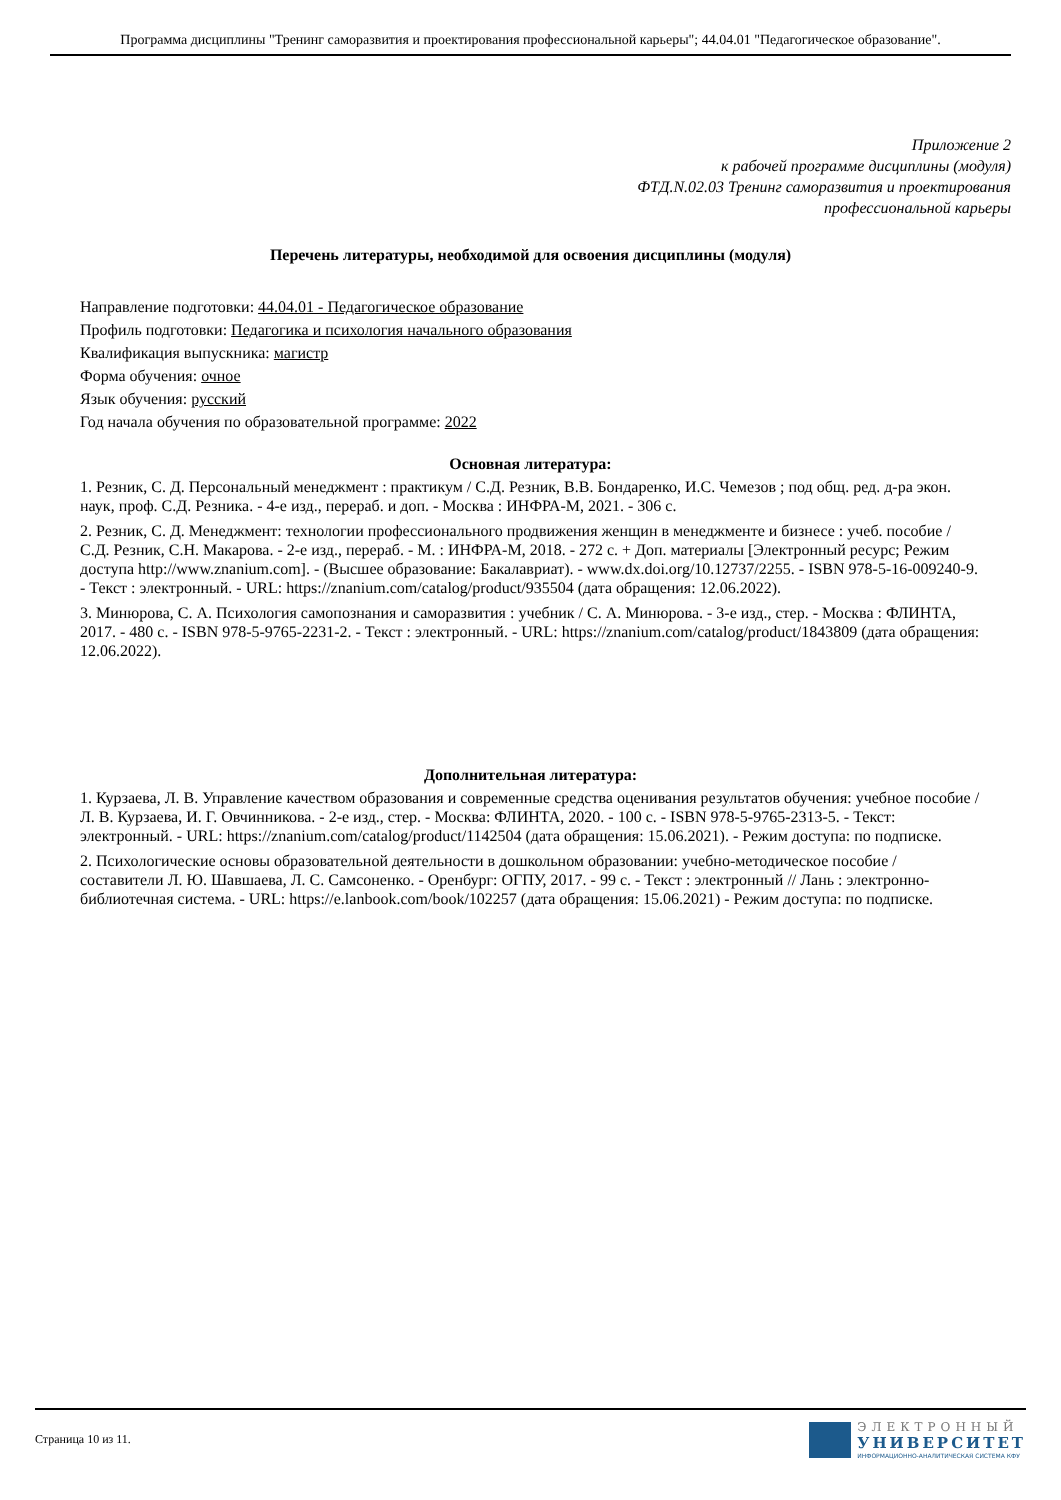Программа дисциплины "Тренинг саморазвития и проектирования профессиональной карьеры"; 44.04.01 "Педагогическое образование".
Приложение 2
к рабочей программе дисциплины (модуля)
ФТД.N.02.03 Тренинг саморазвития и проектирования
профессиональной карьеры
Перечень литературы, необходимой для освоения дисциплины (модуля)
Направление подготовки: 44.04.01 - Педагогическое образование
Профиль подготовки: Педагогика и психология начального образования
Квалификация выпускника: магистр
Форма обучения: очное
Язык обучения: русский
Год начала обучения по образовательной программе: 2022
Основная литература:
1. Резник, С. Д. Персональный менеджмент : практикум / С.Д. Резник, В.В. Бондаренко, И.С. Чемезов ; под общ. ред. д-ра экон. наук, проф. С.Д. Резника. - 4-е изд., перераб. и доп. - Москва : ИНФРА-М, 2021. - 306 с.
2. Резник, С. Д. Менеджмент: технологии профессионального продвижения женщин в менеджменте и бизнесе : учеб. пособие / С.Д. Резник, С.Н. Макарова. - 2-е изд., перераб. - М. : ИНФРА-М, 2018. - 272 с. + Доп. материалы [Электронный ресурс; Режим доступа http://www.znanium.com]. - (Высшее образование: Бакалавриат). - www.dx.doi.org/10.12737/2255. - ISBN 978-5-16-009240-9. - Текст : электронный. - URL: https://znanium.com/catalog/product/935504 (дата обращения: 12.06.2022).
3. Минюрова, С. А. Психология самопознания и саморазвития : учебник / С. А. Минюрова. - 3-е изд., стер. - Москва : ФЛИНТА, 2017. - 480 с. - ISBN 978-5-9765-2231-2. - Текст : электронный. - URL: https://znanium.com/catalog/product/1843809 (дата обращения: 12.06.2022).
Дополнительная литература:
1. Курзаева, Л. В. Управление качеством образования и современные средства оценивания результатов обучения: учебное пособие / Л. В. Курзаева, И. Г. Овчинникова. - 2-е изд., стер. - Москва: ФЛИНТА, 2020. - 100 с. - ISBN 978-5-9765-2313-5. - Текст: электронный. - URL: https://znanium.com/catalog/product/1142504 (дата обращения: 15.06.2021). - Режим доступа: по подписке.
2. Психологические основы образовательной деятельности в дошкольном образовании: учебно-методическое пособие / составители Л. Ю. Шавшаева, Л. С. Самсоненко. - Оренбург: ОГПУ, 2017. - 99 с. - Текст : электронный // Лань : электронно-библиотечная система. - URL: https://e.lanbook.com/book/102257 (дата обращения: 15.06.2021) - Режим доступа: по подписке.
Страница 10 из 11.
ЭЛЕКТРОННЫЙ
УНИВЕРСИТЕТ
ИНФОРМАЦИОННО-АНАЛИТИЧЕСКАЯ СИСТЕМА КФУ